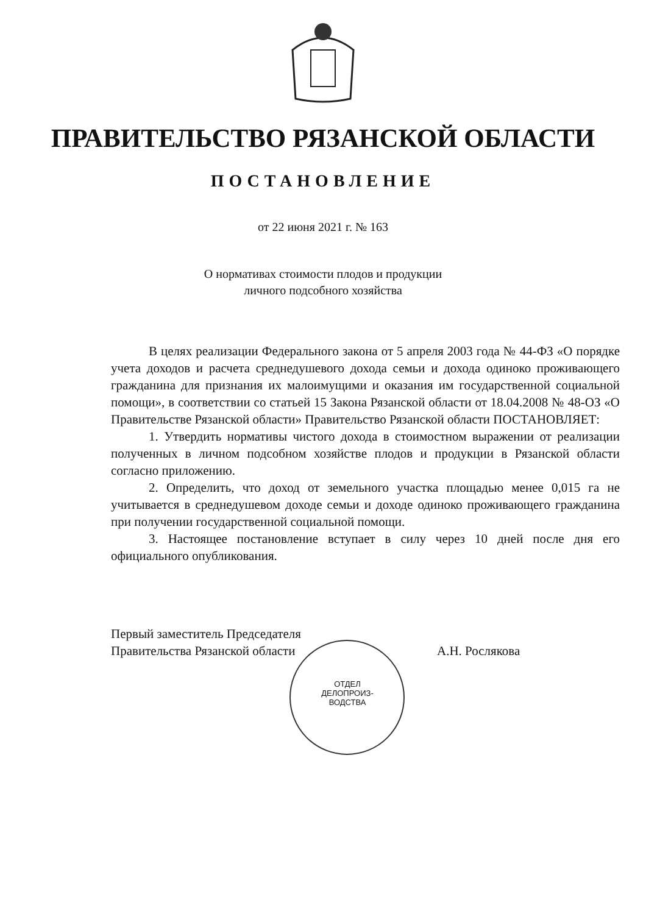ПРАВИТЕЛЬСТВО РЯЗАНСКОЙ ОБЛАСТИ
ПОСТАНОВЛЕНИЕ
от 22 июня 2021 г. № 163
О нормативах стоимости плодов и продукции
личного подсобного хозяйства
В целях реализации Федерального закона от 5 апреля 2003 года № 44-ФЗ «О порядке учета доходов и расчета среднедушевого дохода семьи и дохода одиноко проживающего гражданина для признания их малоимущими и оказания им государственной социальной помощи», в соответствии со статьей 15 Закона Рязанской области от 18.04.2008 № 48-ОЗ «О Правительстве Рязанской области» Правительство Рязанской области ПОСТАНОВЛЯЕТ:
1. Утвердить нормативы чистого дохода в стоимостном выражении от реализации полученных в личном подсобном хозяйстве плодов и продукции в Рязанской области согласно приложению.
2. Определить, что доход от земельного участка площадью менее 0,015 га не учитывается в среднедушевом доходе семьи и доходе одиноко проживающего гражданина при получении государственной социальной помощи.
3. Настоящее постановление вступает в силу через 10 дней после дня его официального опубликования.
Первый заместитель Председателя
Правительства Рязанской области
А.Н. Рослякова
ОТДЕЛ ДЕЛОПРОИЗ-ВОДСТВА